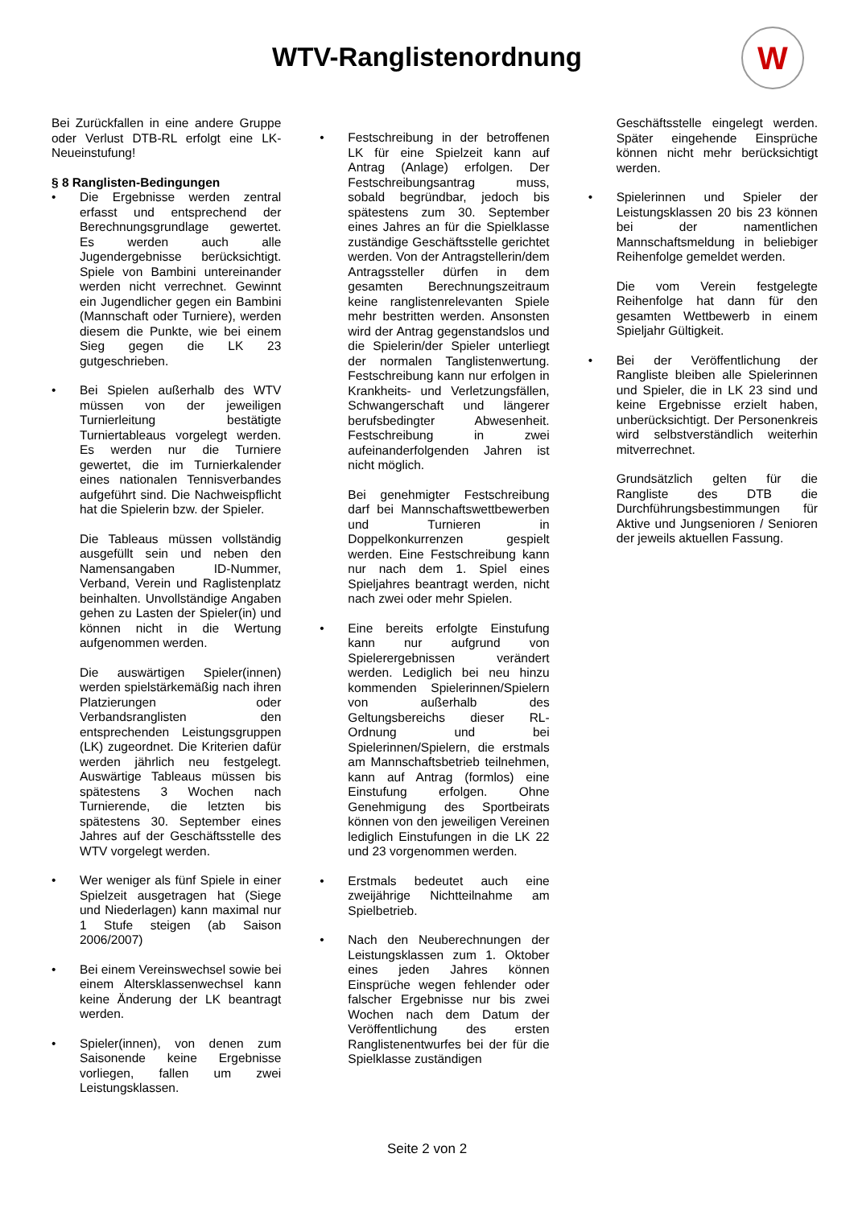W
WTV-Ranglistenordnung
Bei Zurückfallen in eine andere Gruppe oder Verlust DTB-RL erfolgt eine LK-Neueinstufung!
§ 8 Ranglisten-Bedingungen
• Die Ergebnisse werden zentral erfasst und entsprechend der Berechnungsgrundlage gewertet. Es werden auch alle Jugendergebnisse berücksichtigt. Spiele von Bambini untereinander werden nicht verrechnet. Gewinnt ein Jugendlicher gegen ein Bambini (Mannschaft oder Turniere), werden diesem die Punkte, wie bei einem Sieg gegen die LK 23 gutgeschrieben.
• Bei Spielen außerhalb des WTV müssen von der jeweiligen Turnierleitung bestätigte Turniertableaus vorgelegt werden. Es werden nur die Turniere gewertet, die im Turnierkalender eines nationalen Tennisverbandes aufgeführt sind. Die Nachweispflicht hat die Spielerin bzw. der Spieler.
Die Tableaus müssen vollständig ausgefüllt sein und neben den Namensangaben ID-Nummer, Verband, Verein und Raglistenplatz beinhalten. Unvollständige Angaben gehen zu Lasten der Spieler(in) und können nicht in die Wertung aufgenommen werden.
Die auswärtigen Spieler(innen) werden spielstärkemäßig nach ihren Platzierungen oder Verbandsranglisten den entsprechenden Leistungsgruppen (LK) zugeordnet. Die Kriterien dafür werden jährlich neu festgelegt. Auswärtige Tableaus müssen bis spätestens 3 Wochen nach Turnierende, die letzten bis spätestens 30. September eines Jahres auf der Geschäftsstelle des WTV vorgelegt werden.
• Wer weniger als fünf Spiele in einer Spielzeit ausgetragen hat (Siege und Niederlagen) kann maximal nur 1 Stufe steigen (ab Saison 2006/2007)
• Bei einem Vereinswechsel sowie bei einem Altersklassenwechsel kann keine Änderung der LK beantragt werden.
• Spieler(innen), von denen zum Saisonende keine Ergebnisse vorliegen, fallen um zwei Leistungsklassen.
• Festschreibung in der betroffenen LK für eine Spielzeit kann auf Antrag (Anlage) erfolgen. Der Festschreibungsantrag muss, sobald begründbar, jedoch bis spätestens zum 30. September eines Jahres an für die Spielklasse zuständige Geschäftsstelle gerichtet werden. Von der Antragstellerin/dem Antragssteller dürfen in dem gesamten Berechnungszeitraum keine ranglistenrelevanten Spiele mehr bestritten werden. Ansonsten wird der Antrag gegenstandslos und die Spielerin/der Spieler unterliegt der normalen Tanglistenwertung. Festschreibung kann nur erfolgen in Krankheits- und Verletzungsfällen, Schwangerschaft und längerer berufsbedingter Abwesenheit. Festschreibung in zwei aufeinanderfolgenden Jahren ist nicht möglich.
Bei genehmigter Festschreibung darf bei Mannschaftswettbewerben und Turnieren in Doppelkonkurrenzen gespielt werden. Eine Festschreibung kann nur nach dem 1. Spiel eines Spieljahres beantragt werden, nicht nach zwei oder mehr Spielen.
• Eine bereits erfolgte Einstufung kann nur aufgrund von Spielerergebnissen verändert werden. Lediglich bei neu hinzu kommenden Spielerinnen/Spielern von außerhalb des Geltungsbereichs dieser RL-Ordnung und bei Spielerinnen/Spielern, die erstmals am Mannschaftsbetrieb teilnehmen, kann auf Antrag (formlos) eine Einstufung erfolgen. Ohne Genehmigung des Sportbeirats können von den jeweiligen Vereinen lediglich Einstufungen in die LK 22 und 23 vorgenommen werden.
• Erstmals bedeutet auch eine zweijährige Nichtteilnahme am Spielbetrieb.
• Nach den Neuberechnungen der Leistungsklassen zum 1. Oktober eines jeden Jahres können Einsprüche wegen fehlender oder falscher Ergebnisse nur bis zwei Wochen nach dem Datum der Veröffentlichung des ersten Ranglistenentwurfes bei der für die Spielklasse zuständigen
Geschäftsstelle eingelegt werden. Später eingehende Einsprüche können nicht mehr berücksichtigt werden.
• Spielerinnen und Spieler der Leistungsklassen 20 bis 23 können bei der namentlichen Mannschaftsmeldung in beliebiger Reihenfolge gemeldet werden.
Die vom Verein festgelegte Reihenfolge hat dann für den gesamten Wettbewerb in einem Spieljahr Gültigkeit.
• Bei der Veröffentlichung der Rangliste bleiben alle Spielerinnen und Spieler, die in LK 23 sind und keine Ergebnisse erzielt haben, unberücksichtigt. Der Personenkreis wird selbstverständlich weiterhin mitverrechnet.
Grundsätzlich gelten für die Rangliste des DTB die Durchführungsbestimmungen für Aktive und Jungsenioren / Senioren der jeweils aktuellen Fassung.
Seite 2 von 2